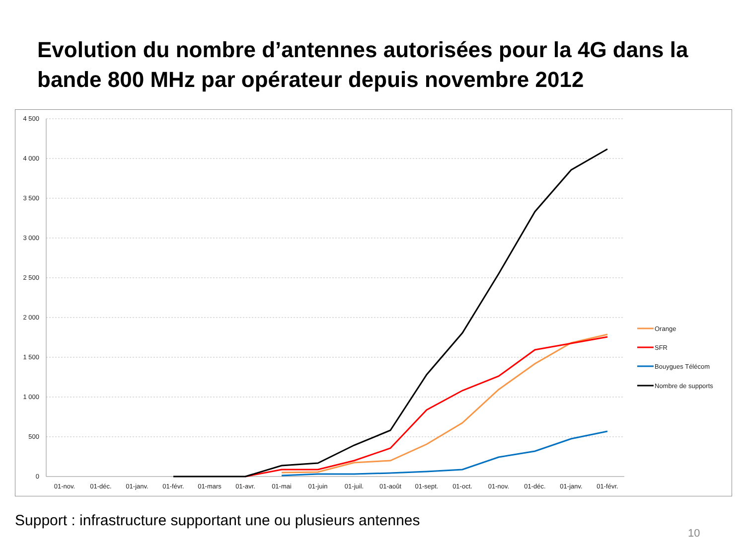Evolution du nombre d’antennes autorisées pour la 4G dans la bande 800 MHz par opérateur depuis novembre 2012
4 500
4 000
3 500
3 000
2 500
2 000
1 500
1 000
500
0
01-nov.
01-déc.
01-janv.
01-févr.
01-mars
01-avr.
01-mai
01-juin
01-juil.
01-août
01-sept.
01-oct.
01-nov.
01-déc.
01-janv.
01-févr.
Orange
SFR
Bouygues Télécom
Nombre de supports
Support : infrastructure supportant une ou plusieurs antennes
10